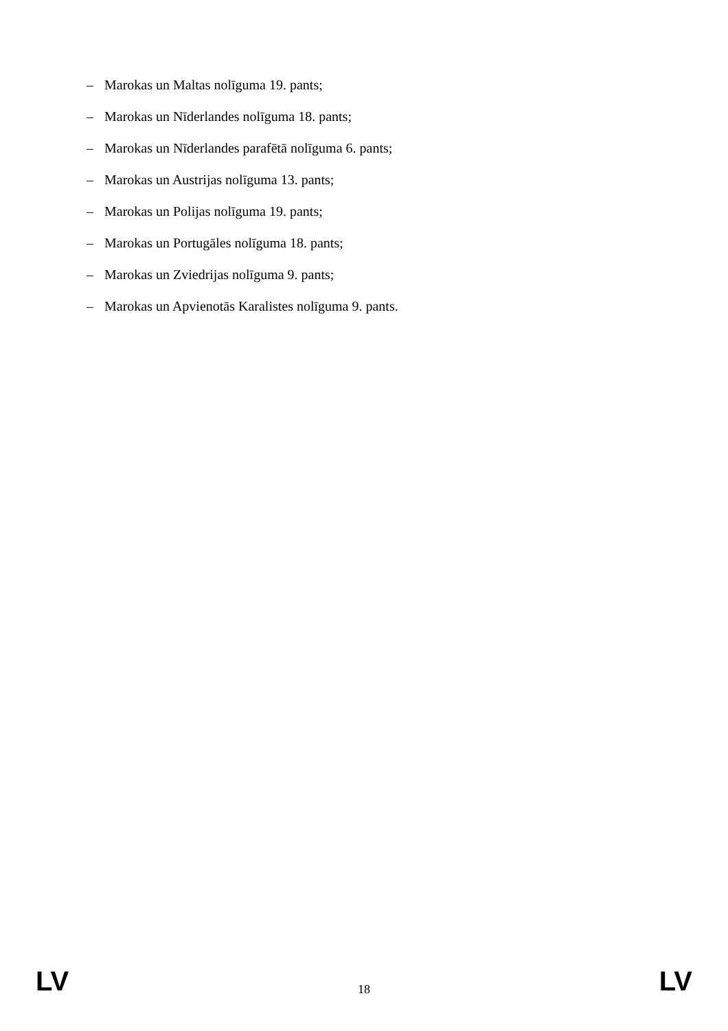– Marokas un Maltas nolīguma 19. pants;
– Marokas un Nīderlandes nolīguma 18. pants;
– Marokas un Nīderlandes parafētā nolīguma 6. pants;
– Marokas un Austrijas nolīguma 13. pants;
– Marokas un Polijas nolīguma 19. pants;
– Marokas un Portugāles nolīguma 18. pants;
– Marokas un Zviedrijas nolīguma 9. pants;
– Marokas un Apvienotās Karalistes nolīguma 9. pants.
LV 18 LV